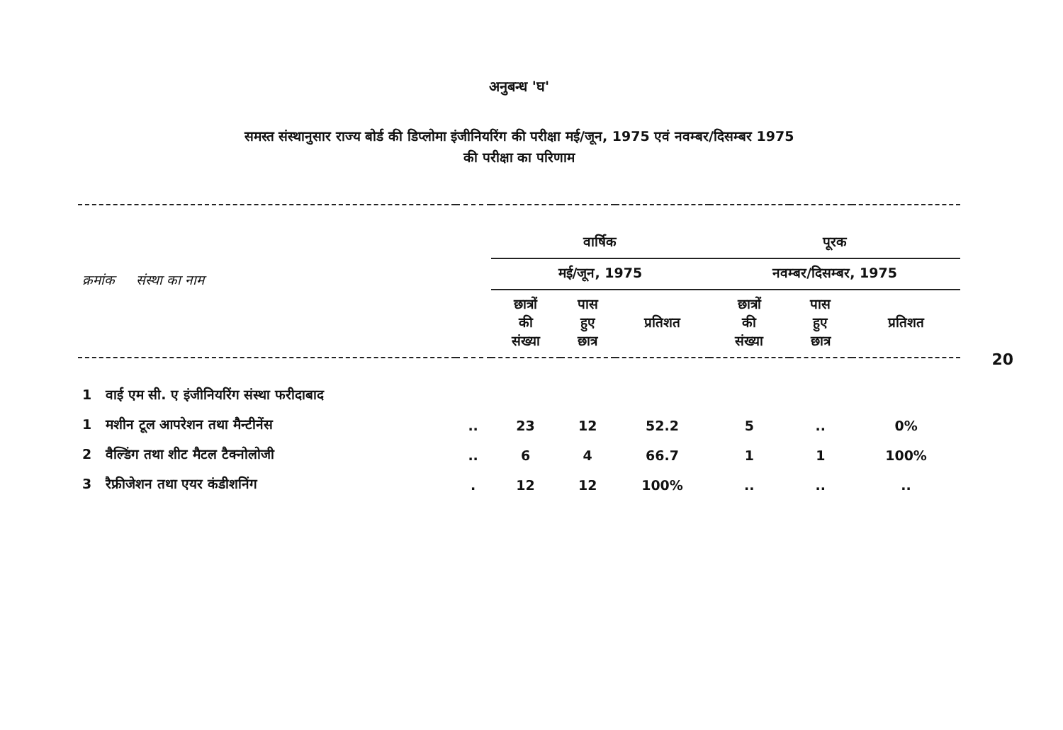20
अनुबन्ध 'घ'
समस्त संस्थानुसार राज्य बोर्ड की डिप्लोमा इंजीनियरिंग की परीक्षा मई/जून, 1975 एवं नवम्बर/दिसम्बर 1975
की परीक्षा का परिणाम
| क्रमांक संस्था का नाम | | वार्षिक | | | पूरक | | |
| --- | --- | --- | --- | --- | --- | --- | --- |
| | | मई/जून, 1975 | | | नवम्बर/दिसम्बर, 1975 | | |
| | | छात्रों की संख्या | पास हुए छात्र | प्रतिशत | छात्रों की संख्या | पास हुए छात्र | प्रतिशत |
| 1 वाई एम सी. ए इंजीनियरिंग संस्था फरीदाबाद | | | | | | | |
| 1 मशीन टूल आपरेशन तथा मैन्टीनेंस | .. | 23 | 12 | 52.2 | 5 | .. | 0% |
| 2 वैल्डिंग तथा शीट मैटल टैक्नोलोजी | .. | 6 | 4 | 66.7 | 1 | 1 | 100% |
| 3 रैफ्रीजेशन तथा एयर कंडीशनिंग | . | 12 | 12 | 100% | .. | .. | .. |